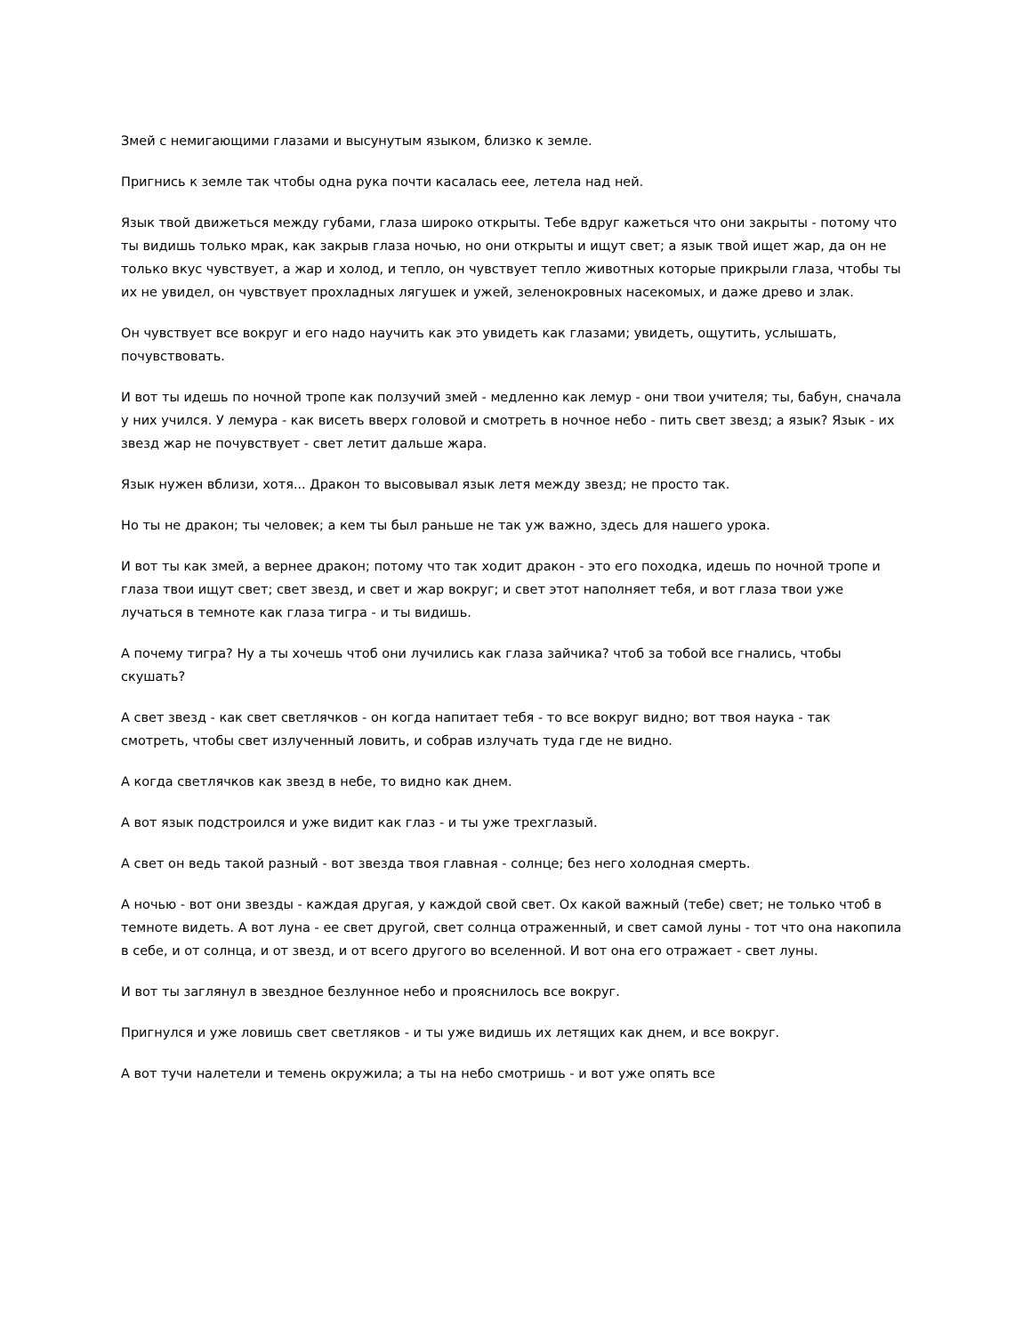Змей с немигающими глазами и высунутым языком, близко к земле.
Пригнись к земле так чтобы одна рука почти касалась еее, летела над ней.
Язык твой движеться между губами, глаза широко открыты. Тебе вдруг кажеться что они закрыты - потому что ты видишь только мрак, как закрыв глаза ночью, но они открыты и ищут свет; а язык твой ищет жар, да он не только вкус чувствует, а жар и холод, и тепло, он чувствует тепло животных которые прикрыли глаза, чтобы ты их не увидел, он чувствует прохладных лягушек и ужей, зеленокровных насекомых, и даже древо и злак.
Он чувствует все вокруг и его надо научить как это увидеть как глазами; увидеть, ощутить, услышать, почувствовать.
И вот ты идешь по ночной тропе как ползучий змей - медленно как лемур - они твои учителя; ты, бабун, сначала у них учился. У лемура - как висеть вверх головой и смотреть в ночное небо - пить свет звезд; а язык? Язык - их звезд жар не почувствует - свет летит дальше жара.
Язык нужен вблизи, хотя... Дракон то высовывал язык летя между звезд; не просто так.
Но ты не дракон; ты человек; а кем ты был раньше не так уж важно, здесь для нашего урока.
И вот ты как змей, а вернее дракон; потому что так ходит дракон - это его походка, идешь по ночной тропе и глаза твои ищут свет; свет звезд, и свет и жар вокруг; и свет этот наполняет тебя, и вот глаза твои уже лучаться в темноте как глаза тигра - и ты видишь.
А почему тигра? Ну а ты хочешь чтоб они лучились как глаза зайчика? чтоб за тобой все гнались, чтобы скушать?
А свет звезд - как свет светлячков - он когда напитает тебя - то все вокруг видно; вот твоя наука - так смотреть, чтобы свет излученный ловить, и собрав излучать туда где не видно.
А когда светлячков как звезд в небе, то видно как днем.
А вот язык подстроился и уже видит как глаз - и ты уже трехглазый.
А свет он ведь такой разный - вот звезда твоя главная - солнце; без него холодная смерть.
А ночью - вот они звезды - каждая другая, у каждой свой свет. Ох какой важный (тебе) свет; не только чтоб в темноте видеть. А вот луна - ее свет другой, свет солнца отраженный, и свет самой луны - тот что она накопила в себе, и от солнца, и от звезд, и от всего другого во вселенной. И вот она его отражает - свет луны.
И вот ты заглянул в звездное безлунное небо и прояснилось все вокруг.
Пригнулся и уже ловишь свет светляков - и ты уже видишь их летящих как днем, и все вокруг.
А вот тучи налетели и темень окружила; а ты на небо смотришь - и вот уже опять все